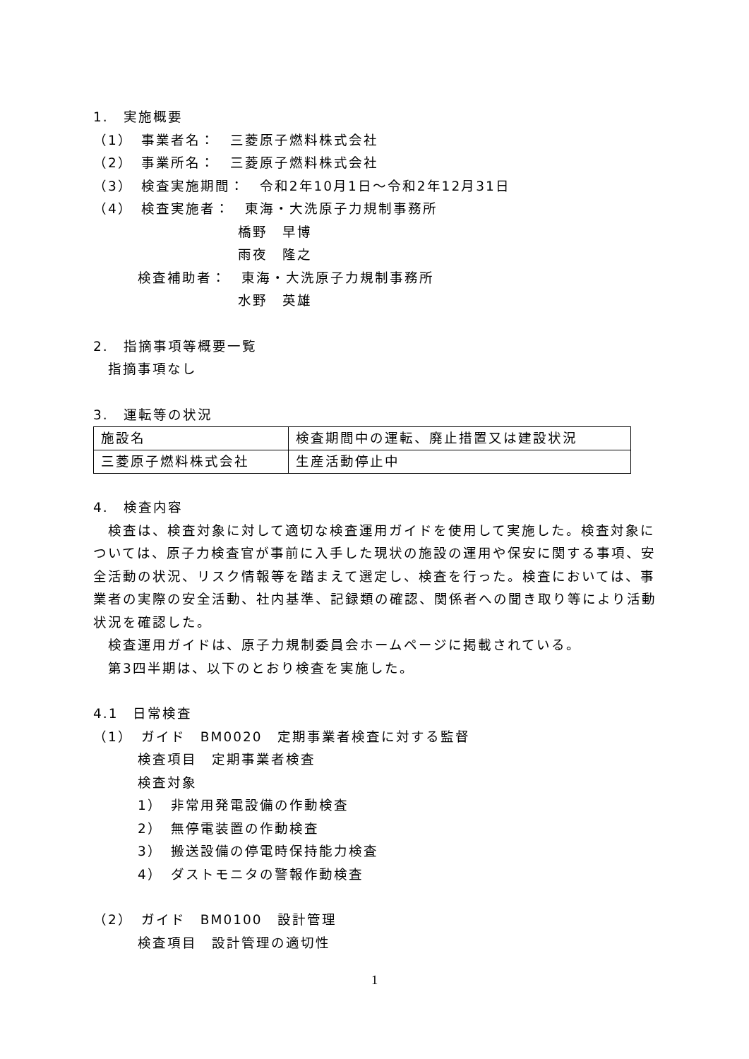1.　実施概要
（1）　事業者名：　三菱原子燃料株式会社
（2）　事業所名：　三菱原子燃料株式会社
（3）　検査実施期間：　令和2年10月1日～令和2年12月31日
（4）　検査実施者：　東海・大洗原子力規制事務所
橋野　早博
雨夜　隆之
検査補助者：　東海・大洗原子力規制事務所
水野　英雄
2.　指摘事項等概要一覧
　指摘事項なし
3.　運転等の状況
| 施設名 | 検査期間中の運転、廃止措置又は建設状況 |
| 三菱原子燃料株式会社 | 生産活動停止中 |
4.　検査内容
　検査は、検査対象に対して適切な検査運用ガイドを使用して実施した。検査対象については、原子力検査官が事前に入手した現状の施設の運用や保安に関する事項、安全活動の状況、リスク情報等を踏まえて選定し、検査を行った。検査においては、事業者の実際の安全活動、社内基準、記録類の確認、関係者への聞き取り等により活動状況を確認した。
　検査運用ガイドは、原子力規制委員会ホームページに掲載されている。
　第3四半期は、以下のとおり検査を実施した。
4.1　日常検査
（1）　ガイド　BM0020　定期事業者検査に対する監督
検査項目　定期事業者検査
検査対象
1）　非常用発電設備の作動検査
2）　無停電装置の作動検査
3）　搬送設備の停電時保持能力検査
4）　ダストモニタの警報作動検査
（2）　ガイド　BM0100　設計管理
検査項目　設計管理の適切性
1